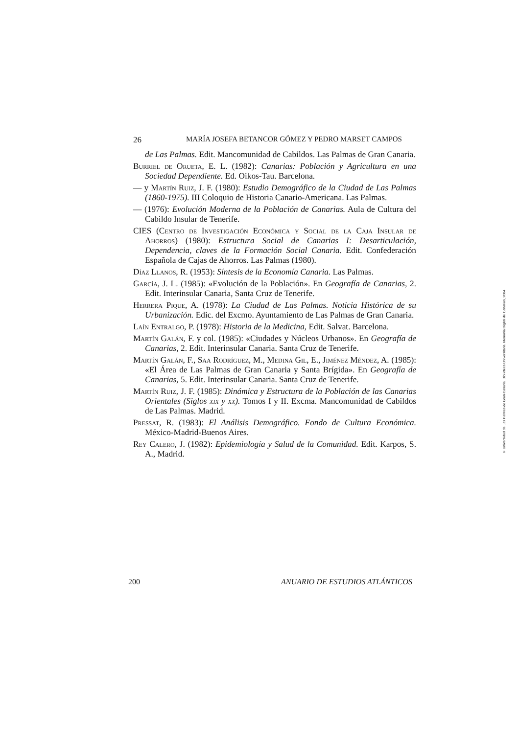26 MARÍA JOSEFA BETANCOR GÓMEZ Y PEDRO MARSET CAMPOS
de Las Palmas. Edit. Mancomunidad de Cabildos. Las Palmas de Gran Canaria.
Burriel de Orueta, E. L. (1982): Canarias: Población y Agricultura en una Sociedad Dependiente. Ed. Oikos-Tau. Barcelona.
— y Martín Ruiz, J. F. (1980): Estudio Demográfico de la Ciudad de Las Palmas (1860-1975). III Coloquio de Historia Canario-Americana. Las Palmas.
— (1976): Evolución Moderna de la Población de Canarias. Aula de Cultura del Cabildo Insular de Tenerife.
CIES (Centro de Investigación Económica y Social de la Caja Insular de Ahorros) (1980): Estructura Social de Canarias I: Desarticulación, Dependencia, claves de la Formación Social Canaria. Edit. Confederación Española de Cajas de Ahorros. Las Palmas (1980).
Díaz Llanos, R. (1953): Síntesis de la Economía Canaria. Las Palmas.
García, J. L. (1985): «Evolución de la Población». En Geografía de Canarias, 2. Edit. Interinsular Canaria, Santa Cruz de Tenerife.
Herrera Pique, A. (1978): La Ciudad de Las Palmas. Noticia Histórica de su Urbanización. Edic. del Excmo. Ayuntamiento de Las Palmas de Gran Canaria.
Laín Entralgo, P. (1978): Historia de la Medicina, Edit. Salvat. Barcelona.
Martín Galán, F. y col. (1985): «Ciudades y Núcleos Urbanos». En Geografía de Canarias, 2. Edit. Interinsular Canaria. Santa Cruz de Tenerife.
Martín Galán, F., Saa Rodríguez, M., Medina Gil, E., Jiménez Méndez, A. (1985): «El Área de Las Palmas de Gran Canaria y Santa Brígida». En Geografía de Canarias, 5. Edit. Interinsular Canaria. Santa Cruz de Tenerife.
Martín Ruiz, J. F. (1985): Dinámica y Estructura de la Población de las Canarias Orientales (Siglos xix y xx). Tomos I y II. Excma. Mancomunidad de Cabildos de Las Palmas. Madrid.
Pressat, R. (1983): El Análisis Demográfico. Fondo de Cultura Económica. México-Madrid-Buenos Aires.
Rey Calero, J. (1982): Epidemiología y Salud de la Comunidad. Edit. Karpos, S. A., Madrid.
200 ANUARIO DE ESTUDIOS ATLÁNTICOS
© Universidad de Las Palmas de Gran Canaria. Biblioteca Universitaria. Memoria Digital de Canarias, 2004